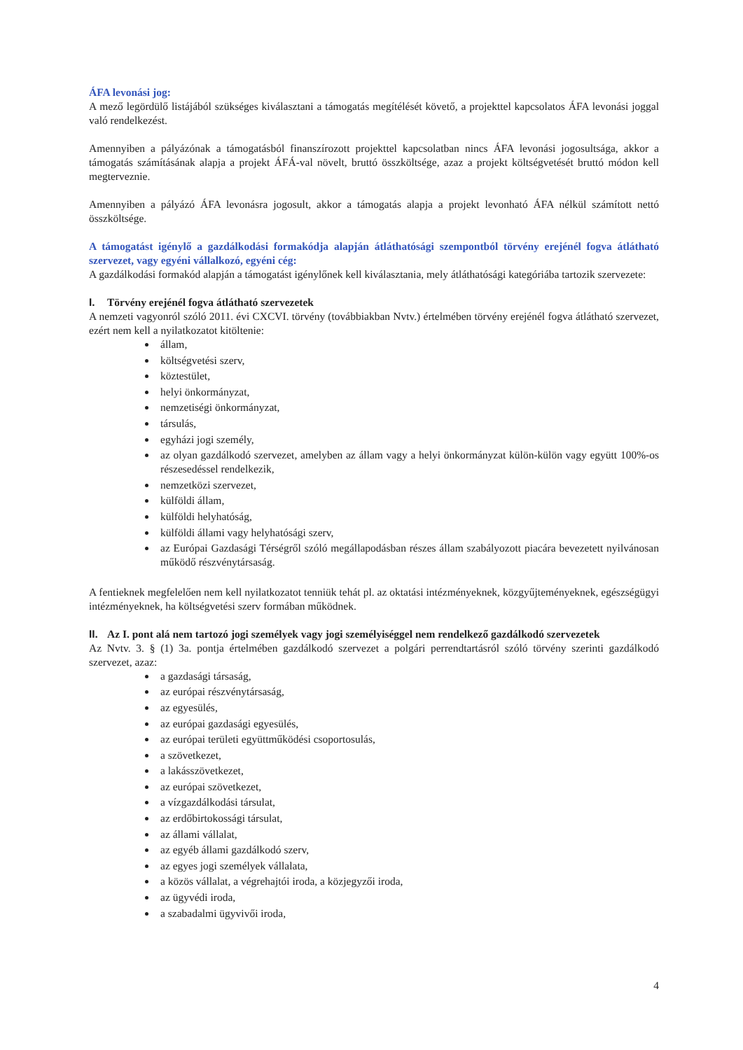ÁFA levonási jog:
A mező legördülő listájából szükséges kiválasztani a támogatás megítélését követő, a projekttel kapcsolatos ÁFA levonási joggal való rendelkezést.
Amennyiben a pályázónak a támogatásból finanszírozott projekttel kapcsolatban nincs ÁFA levonási jogosultsága, akkor a támogatás számításának alapja a projekt ÁFÁ-val növelt, bruttó összköltsége, azaz a projekt költségvetését bruttó módon kell megterveznie.
Amennyiben a pályázó ÁFA levonásra jogosult, akkor a támogatás alapja a projekt levonható ÁFA nélkül számított nettó összköltsége.
A támogatást igénylő a gazdálkodási formakódja alapján átláthatósági szempontból törvény erejénél fogva átlátható szervezet, vagy egyéni vállalkozó, egyéni cég:
A gazdálkodási formakód alapján a támogatást igénylőnek kell kiválasztania, mely átláthatósági kategóriába tartozik szervezete:
I. Törvény erejénél fogva átlátható szervezetek
A nemzeti vagyonról szóló 2011. évi CXCVI. törvény (továbbiakban Nvtv.) értelmében törvény erejénél fogva átlátható szervezet, ezért nem kell a nyilatkozatot kitöltenie:
állam,
költségvetési szerv,
köztestület,
helyi önkormányzat,
nemzetiségi önkormányzat,
társulás,
egyházi jogi személy,
az olyan gazdálkodó szervezet, amelyben az állam vagy a helyi önkormányzat külön-külön vagy együtt 100%-os részesedéssel rendelkezik,
nemzetközi szervezet,
külföldi állam,
külföldi helyhatóság,
külföldi állami vagy helyhatósági szerv,
az Európai Gazdasági Térségről szóló megállapodásban részes állam szabályozott piacára bevezetett nyilvánosan működő részvénytársaság.
A fentieknek megfelelően nem kell nyilatkozatot tenniük tehát pl. az oktatási intézményeknek, közgyűjteményeknek, egészségügyi intézményeknek, ha költségvetési szerv formában működnek.
II. Az I. pont alá nem tartozó jogi személyek vagy jogi személyiséggel nem rendelkező gazdálkodó szervezetek
Az Nvtv. 3. § (1) 3a. pontja értelmében gazdálkodó szervezet a polgári perrendtartásról szóló törvény szerinti gazdálkodó szervezet, azaz:
a gazdasági társaság,
az európai részvénytársaság,
az egyesülés,
az európai gazdasági egyesülés,
az európai területi együttműködési csoportosulás,
a szövetkezet,
a lakásszövetkezet,
az európai szövetkezet,
a vízgazdálkodási társulat,
az erdőbirtokossági társulat,
az állami vállalat,
az egyéb állami gazdálkodó szerv,
az egyes jogi személyek vállalata,
a közös vállalat, a végrehajtói iroda, a közjegyzői iroda,
az ügyvédi iroda,
a szabadalmi ügyvivői iroda,
4